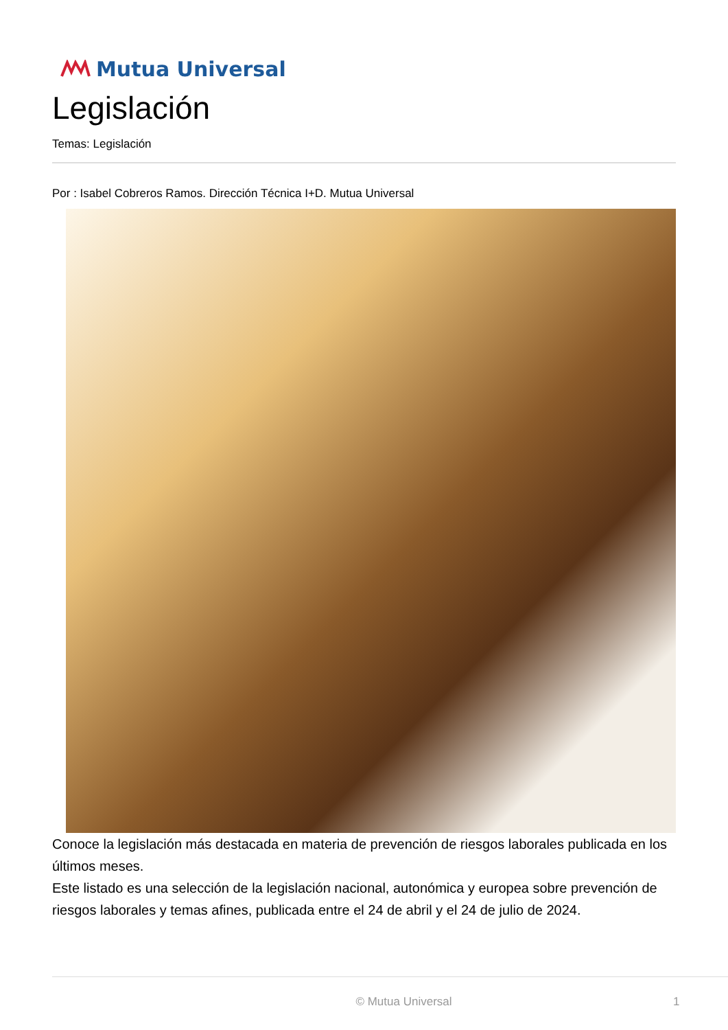Mutua Universal
Legislación
Temas: Legislación
Por : Isabel Cobreros Ramos. Dirección Técnica I+D. Mutua Universal
Conoce la legislación más destacada en materia de prevención de riesgos laborales publicada en los últimos meses.
Este listado es una selección de la legislación nacional, autonómica y europea sobre prevención de riesgos laborales y temas afines, publicada entre el 24 de abril y el 24 de julio de 2024.
© Mutua Universal 1